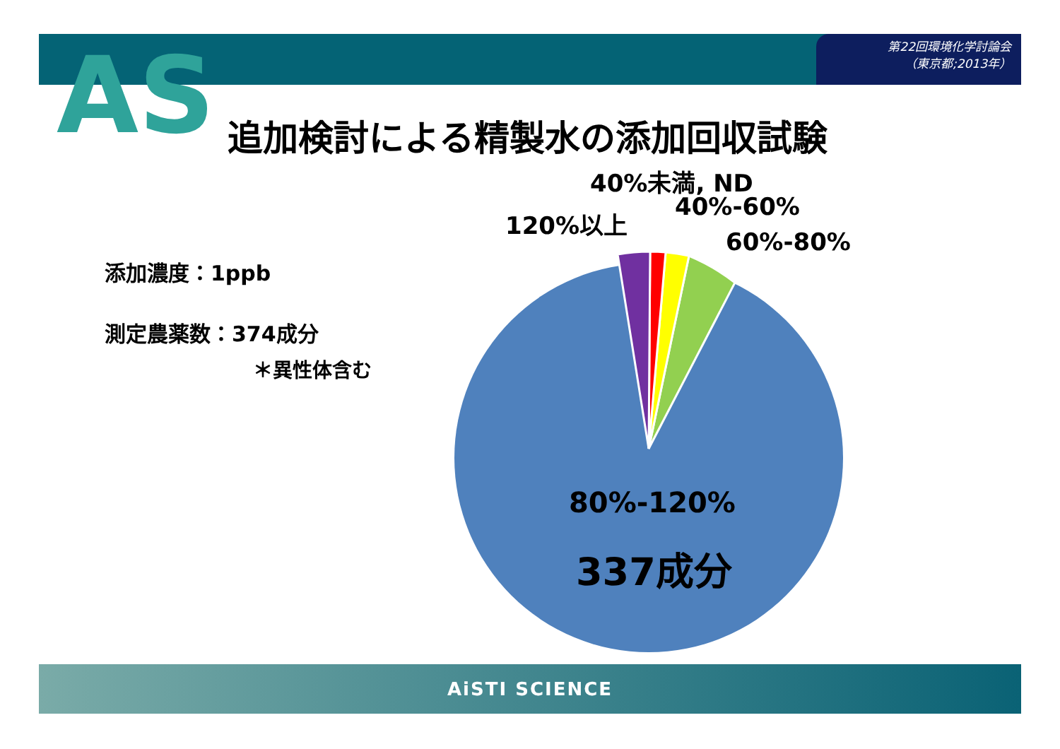第22回環境化学討論会
（東京都;2013年）
AS 追加検討による精製水の添加回収試験
添加濃度：1ppb
測定農薬数：374成分
＊異性体含む
40%未満, ND
40%-60%
120%以上
60%-80%
80%-120%
337成分
AiSTI SCIENCE